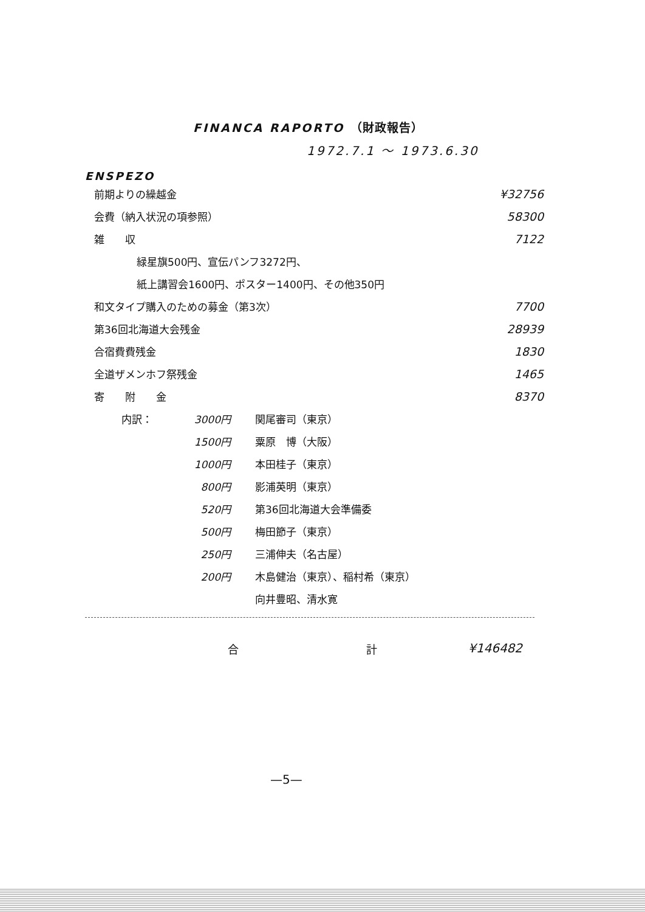FINANCA RAPORTO （財政報告）
1972.7.1 ～ 1973.6.30
ENSPEZO
| 前期よりの繰越金 | ¥32756 |
| 会費（納入状況の項参照） | 58300 |
| 雑 収 | 7122 |
| 緑星旗500円、宣伝パンフ3272円、 | |
| 紙上講習会1600円、ポスター1400円、その他350円 | |
| 和文タイプ購入のための募金（第3次） | 7700 |
| 第36回北海道大会残金 | 28939 |
| 合宿費費残金 | 1830 |
| 全道ザメンホフ祭残金 | 1465 |
| 寄 附 金 | 8370 |
| 内訳： | 3000円 | 関尾審司（東京） |
| | 1500円 | 粟原 博（大阪） |
| | 1000円 | 本田桂子（東京） |
| | 800円 | 影浦英明（東京） |
| | 520円 | 第36回北海道大会準備委 |
| | 500円 | 梅田節子（東京） |
| | 250円 | 三浦伸夫（名古屋） |
| | 200円 | 木島健治（東京）、稲村希（東京） |
| | | 向井豊昭、清水寛 |
合 計 ¥146482
—5—